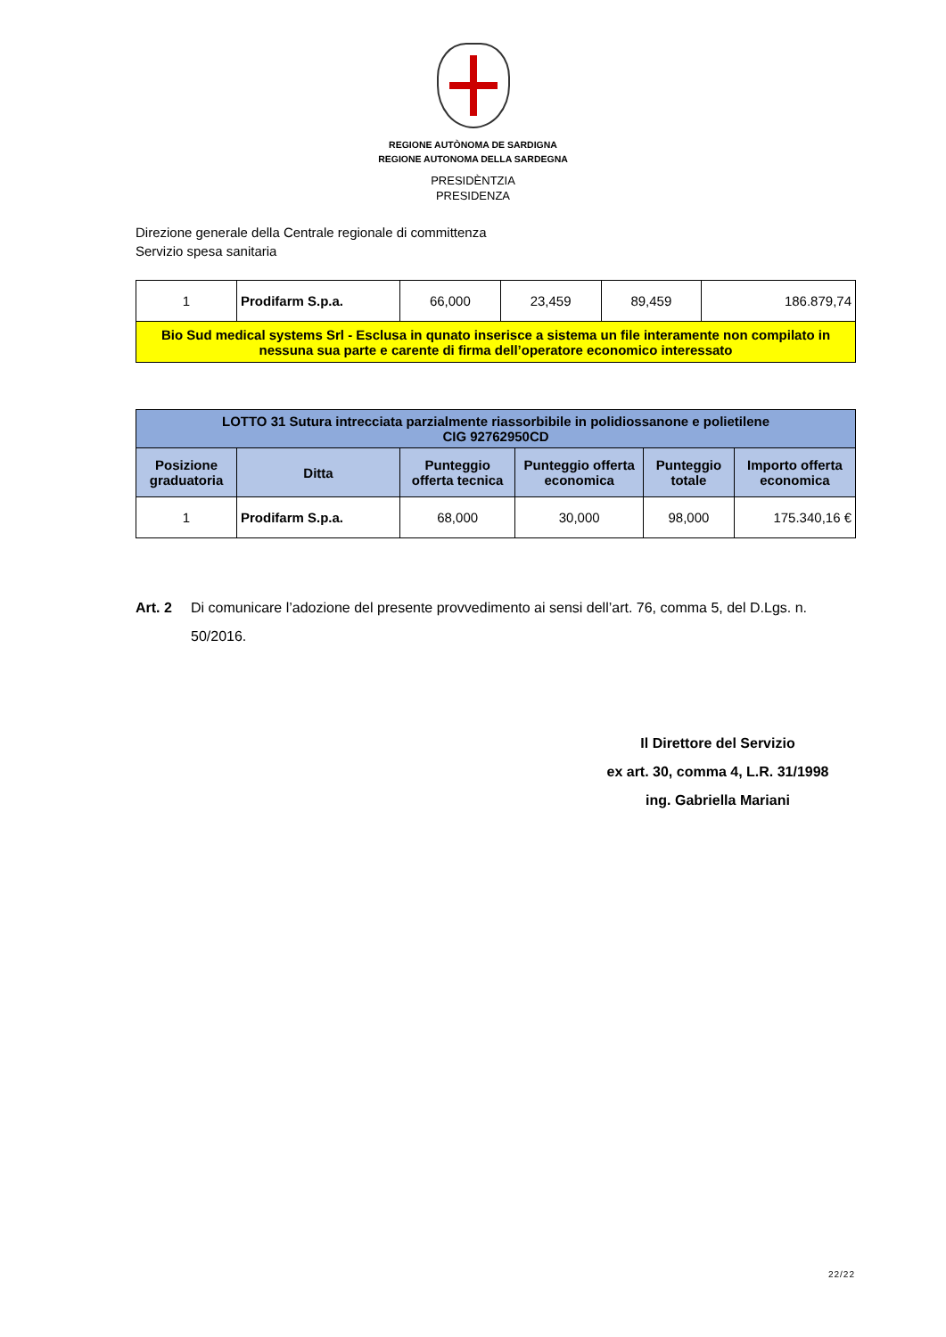REGIONE AUTÒNOMA DE SARDIGNA
REGIONE AUTONOMA DELLA SARDEGNA
PRESIDÈNTZIA
PRESIDENZA
Direzione generale della Centrale regionale di committenza
Servizio spesa sanitaria
| 1 | Prodifarm S.p.a. | 66,000 | 23,459 | 89,459 | 186.879,74 |
| Bio Sud medical systems Srl - Esclusa in qunato inserisce a sistema un file interamente non compilato in nessuna sua parte e carente di firma dell’operatore economico interessato | | | | | |
| LOTTO 31 Sutura intrecciata parzialmente riassorbibile in polidiossanone e polietilene CIG 92762950CD | | | | | |
| --- | --- | --- | --- | --- | --- |
| Posizione graduatoria | Ditta | Punteggio offerta tecnica | Punteggio offerta economica | Punteggio totale | Importo offerta economica |
| 1 | Prodifarm S.p.a. | 68,000 | 30,000 | 98,000 | 175.340,16 € |
Art. 2 Di comunicare l’adozione del presente provvedimento ai sensi dell’art. 76, comma 5, del D.Lgs. n. 50/2016.
Il Direttore del Servizio
ex art. 30, comma 4, L.R. 31/1998
ing. Gabriella Mariani
22/22